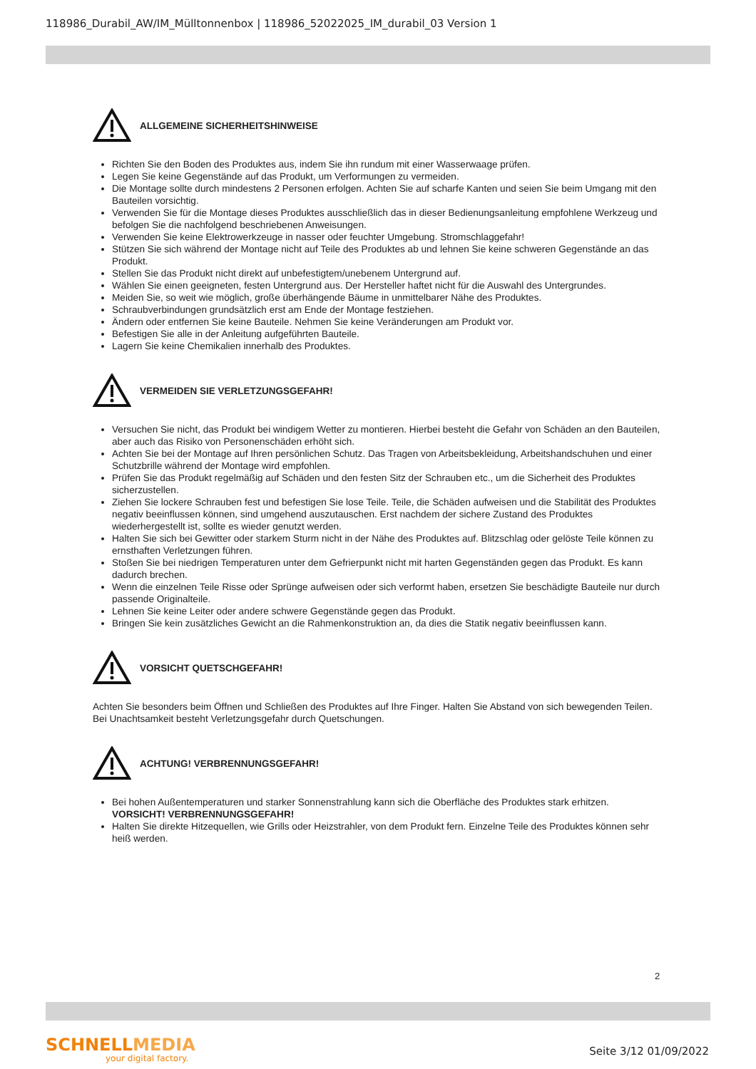118986_Durabil_AW/IM_Mülltonnenbox | 118986_52022025_IM_durabil_03 Version 1
ALLGEMEINE SICHERHEITSHINWEISE
Richten Sie den Boden des Produktes aus, indem Sie ihn rundum mit einer Wasserwaage prüfen.
Legen Sie keine Gegenstände auf das Produkt, um Verformungen zu vermeiden.
Die Montage sollte durch mindestens 2 Personen erfolgen. Achten Sie auf scharfe Kanten und seien Sie beim Umgang mit den Bauteilen vorsichtig.
Verwenden Sie für die Montage dieses Produktes ausschließlich das in dieser Bedienungsanleitung empfohlene Werkzeug und befolgen Sie die nachfolgend beschriebenen Anweisungen.
Verwenden Sie keine Elektrowerkzeuge in nasser oder feuchter Umgebung. Stromschlaggefahr!
Stützen Sie sich während der Montage nicht auf Teile des Produktes ab und lehnen Sie keine schweren Gegenstände an das Produkt.
Stellen Sie das Produkt nicht direkt auf unbefestigtem/unebenem Untergrund auf.
Wählen Sie einen geeigneten, festen Untergrund aus. Der Hersteller haftet nicht für die Auswahl des Untergrundes.
Meiden Sie, so weit wie möglich, große überhängende Bäume in unmittelbarer Nähe des Produktes.
Schraubverbindungen grundsätzlich erst am Ende der Montage festziehen.
Ändern oder entfernen Sie keine Bauteile. Nehmen Sie keine Veränderungen am Produkt vor.
Befestigen Sie alle in der Anleitung aufgeführten Bauteile.
Lagern Sie keine Chemikalien innerhalb des Produktes.
VERMEIDEN SIE VERLETZUNGSGEFAHR!
Versuchen Sie nicht, das Produkt bei windigem Wetter zu montieren. Hierbei besteht die Gefahr von Schäden an den Bauteilen, aber auch das Risiko von Personenschäden erhöht sich.
Achten Sie bei der Montage auf Ihren persönlichen Schutz. Das Tragen von Arbeitsbekleidung, Arbeitshandschuhen und einer Schutzbrille während der Montage wird empfohlen.
Prüfen Sie das Produkt regelmäßig auf Schäden und den festen Sitz der Schrauben etc., um die Sicherheit des Produktes sicherzustellen.
Ziehen Sie lockere Schrauben fest und befestigen Sie lose Teile. Teile, die Schäden aufweisen und die Stabilität des Produktes negativ beeinflussen können, sind umgehend auszutauschen. Erst nachdem der sichere Zustand des Produktes wiederhergestellt ist, sollte es wieder genutzt werden.
Halten Sie sich bei Gewitter oder starkem Sturm nicht in der Nähe des Produktes auf. Blitzschlag oder gelöste Teile können zu ernsthaften Verletzungen führen.
Stoßen Sie bei niedrigen Temperaturen unter dem Gefrierpunkt nicht mit harten Gegenständen gegen das Produkt. Es kann dadurch brechen.
Wenn die einzelnen Teile Risse oder Sprünge aufweisen oder sich verformt haben, ersetzen Sie beschädigte Bauteile nur durch passende Originalteile.
Lehnen Sie keine Leiter oder andere schwere Gegenstände gegen das Produkt.
Bringen Sie kein zusätzliches Gewicht an die Rahmenkonstruktion an, da dies die Statik negativ beeinflussen kann.
VORSICHT QUETSCHGEFAHR!
Achten Sie besonders beim Öffnen und Schließen des Produktes auf Ihre Finger. Halten Sie Abstand von sich bewegenden Teilen. Bei Unachtsamkeit besteht Verletzungsgefahr durch Quetschungen.
ACHTUNG! VERBRENNUNGSGEFAHR!
Bei hohen Außentemperaturen und starker Sonnenstrahlung kann sich die Oberfläche des Produktes stark erhitzen. VORSICHT! VERBRENNUNGSGEFAHR!
Halten Sie direkte Hitzequellen, wie Grills oder Heizstrahler, von dem Produkt fern. Einzelne Teile des Produktes können sehr heiß werden.
2
SCHNELLMEDIA
your digital factory.
Seite 3/12 01/09/2022